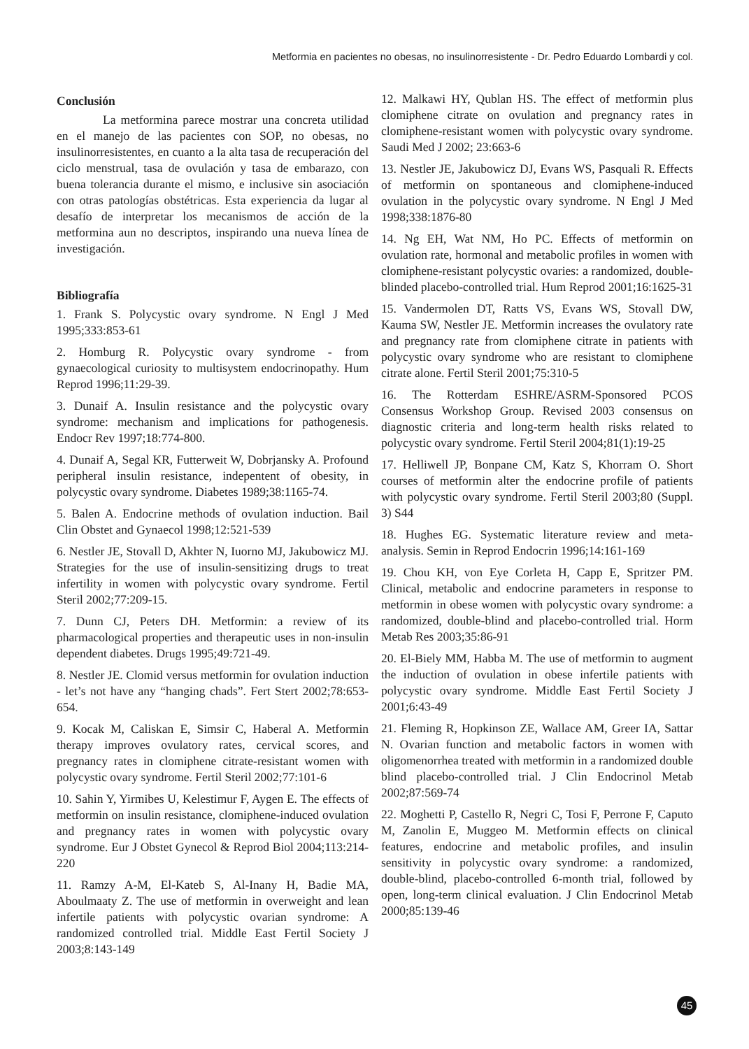Metformia en pacientes no obesas, no insulinorresistente - Dr. Pedro Eduardo Lombardi y col.
Conclusión
La metformina parece mostrar una concreta utilidad en el manejo de las pacientes con SOP, no obesas, no insulinorresistentes, en cuanto a la alta tasa de recuperación del ciclo menstrual, tasa de ovulación y tasa de embarazo, con buena tolerancia durante el mismo, e inclusive sin asociación con otras patologías obstétricas. Esta experiencia da lugar al desafío de interpretar los mecanismos de acción de la metformina aun no descriptos, inspirando una nueva línea de investigación.
Bibliografía
1. Frank S. Polycystic ovary syndrome. N Engl J Med 1995;333:853-61
2. Homburg R. Polycystic ovary syndrome - from gynaecological curiosity to multisystem endocrinopathy. Hum Reprod 1996;11:29-39.
3. Dunaif A. Insulin resistance and the polycystic ovary syndrome: mechanism and implications for pathogenesis. Endocr Rev 1997;18:774-800.
4. Dunaif A, Segal KR, Futterweit W, Dobrjansky A. Profound peripheral insulin resistance, indepentent of obesity, in polycystic ovary syndrome. Diabetes 1989;38:1165-74.
5. Balen A. Endocrine methods of ovulation induction. Bail Clin Obstet and Gynaecol 1998;12:521-539
6. Nestler JE, Stovall D, Akhter N, Iuorno MJ, Jakubowicz MJ. Strategies for the use of insulin-sensitizing drugs to treat infertility in women with polycystic ovary syndrome. Fertil Steril 2002;77:209-15.
7. Dunn CJ, Peters DH. Metformin: a review of its pharmacological properties and therapeutic uses in non-insulin dependent diabetes. Drugs 1995;49:721-49.
8. Nestler JE. Clomid versus metformin for ovulation induction - let’s not have any “hanging chads”. Fert Stert 2002;78:653-654.
9. Kocak M, Caliskan E, Simsir C, Haberal A. Metformin therapy improves ovulatory rates, cervical scores, and pregnancy rates in clomiphene citrate-resistant women with polycystic ovary syndrome. Fertil Steril 2002;77:101-6
10. Sahin Y, Yirmibes U, Kelestimur F, Aygen E. The effects of metformin on insulin resistance, clomiphene-induced ovulation and pregnancy rates in women with polycystic ovary syndrome. Eur J Obstet Gynecol & Reprod Biol 2004;113:214-220
11. Ramzy A-M, El-Kateb S, Al-Inany H, Badie MA, Aboulmaaty Z. The use of metformin in overweight and lean infertile patients with polycystic ovarian syndrome: A randomized controlled trial. Middle East Fertil Society J 2003;8:143-149
12. Malkawi HY, Qublan HS. The effect of metformin plus clomiphene citrate on ovulation and pregnancy rates in clomiphene-resistant women with polycystic ovary syndrome. Saudi Med J 2002; 23:663-6
13. Nestler JE, Jakubowicz DJ, Evans WS, Pasquali R. Effects of metformin on spontaneous and clomiphene-induced ovulation in the polycystic ovary syndrome. N Engl J Med 1998;338:1876-80
14. Ng EH, Wat NM, Ho PC. Effects of metformin on ovulation rate, hormonal and metabolic profiles in women with clomiphene-resistant polycystic ovaries: a randomized, double-blinded placebo-controlled trial. Hum Reprod 2001;16:1625-31
15. Vandermolen DT, Ratts VS, Evans WS, Stovall DW, Kauma SW, Nestler JE. Metformin increases the ovulatory rate and pregnancy rate from clomiphene citrate in patients with polycystic ovary syndrome who are resistant to clomiphene citrate alone. Fertil Steril 2001;75:310-5
16. The Rotterdam ESHRE/ASRM-Sponsored PCOS Consensus Workshop Group. Revised 2003 consensus on diagnostic criteria and long-term health risks related to polycystic ovary syndrome. Fertil Steril 2004;81(1):19-25
17. Helliwell JP, Bonpane CM, Katz S, Khorram O. Short courses of metformin alter the endocrine profile of patients with polycystic ovary syndrome. Fertil Steril 2003;80 (Suppl. 3) S44
18. Hughes EG. Systematic literature review and meta-analysis. Semin in Reprod Endocrin 1996;14:161-169
19. Chou KH, von Eye Corleta H, Capp E, Spritzer PM. Clinical, metabolic and endocrine parameters in response to metformin in obese women with polycystic ovary syndrome: a randomized, double-blind and placebo-controlled trial. Horm Metab Res 2003;35:86-91
20. El-Biely MM, Habba M. The use of metformin to augment the induction of ovulation in obese infertile patients with polycystic ovary syndrome. Middle East Fertil Society J 2001;6:43-49
21. Fleming R, Hopkinson ZE, Wallace AM, Greer IA, Sattar N. Ovarian function and metabolic factors in women with oligomenorrhea treated with metformin in a randomized double blind placebo-controlled trial. J Clin Endocrinol Metab 2002;87:569-74
22. Moghetti P, Castello R, Negri C, Tosi F, Perrone F, Caputo M, Zanolin E, Muggeo M. Metformin effects on clinical features, endocrine and metabolic profiles, and insulin sensitivity in polycystic ovary syndrome: a randomized, double-blind, placebo-controlled 6-month trial, followed by open, long-term clinical evaluation. J Clin Endocrinol Metab 2000;85:139-46
45